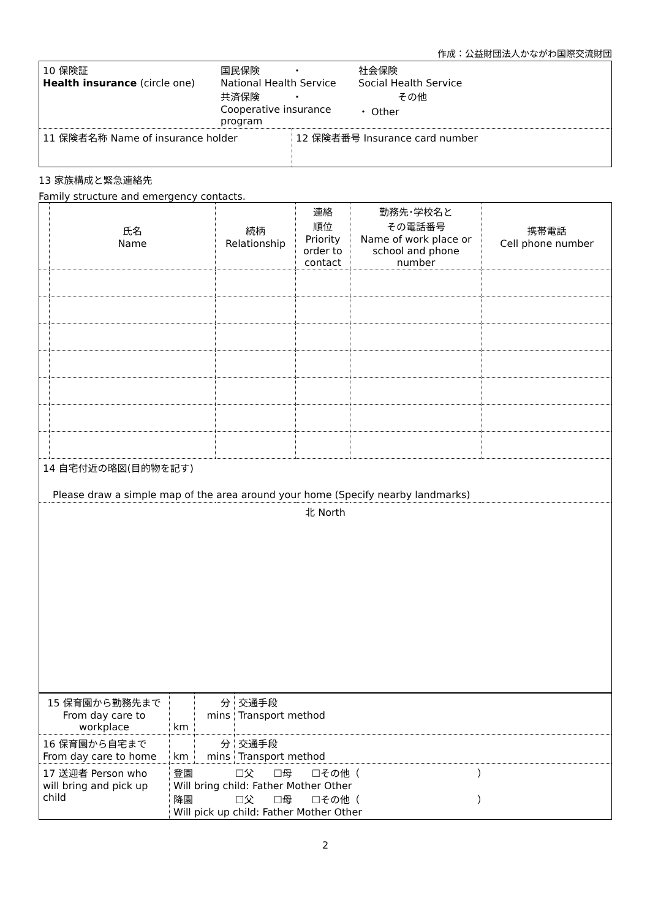作成：公益財団法人かながわ国際交流財団
| 10 保険証 Health insurance (circle one) 国民保険 ・ National Health Service 共済保険 ・ Cooperative insurance program 社会保険 Social Health Service その他 ・ Other | |
| 11 保険者名称 Name of insurance holder | 12 保険者番号 Insurance card number |
13 家族構成と緊急連絡先
Family structure and emergency contacts.
| | 氏名 Name | 続柄 Relationship | 連絡 順位 Priority order to contact | 勤務先･学校名と その電話番号 Name of work place or school and phone number | 携帯電話 Cell phone number |
| --- | --- | --- | --- | --- | --- |
| 14 自宅付近の略図(目的物を記す) Please draw a simple map of the area around your home (Specify nearby landmarks) | | | | | |
| 北 North | | | | | |
| 15 保育園から勤務先まで From day care to workplace | km | 分 mins | 交通手段 Transport method |
| 16 保育園から自宅まで From day care to home | km | 分 mins | 交通手段 Transport method |
| 17 送迎者 Person who will bring and pick up child | 登園 ☐父 ☐母 ☐その他（ ） Will bring child: Father Mother Other 降園 ☐父 ☐母 ☐その他（ ） Will pick up child: Father Mother Other | | |
2